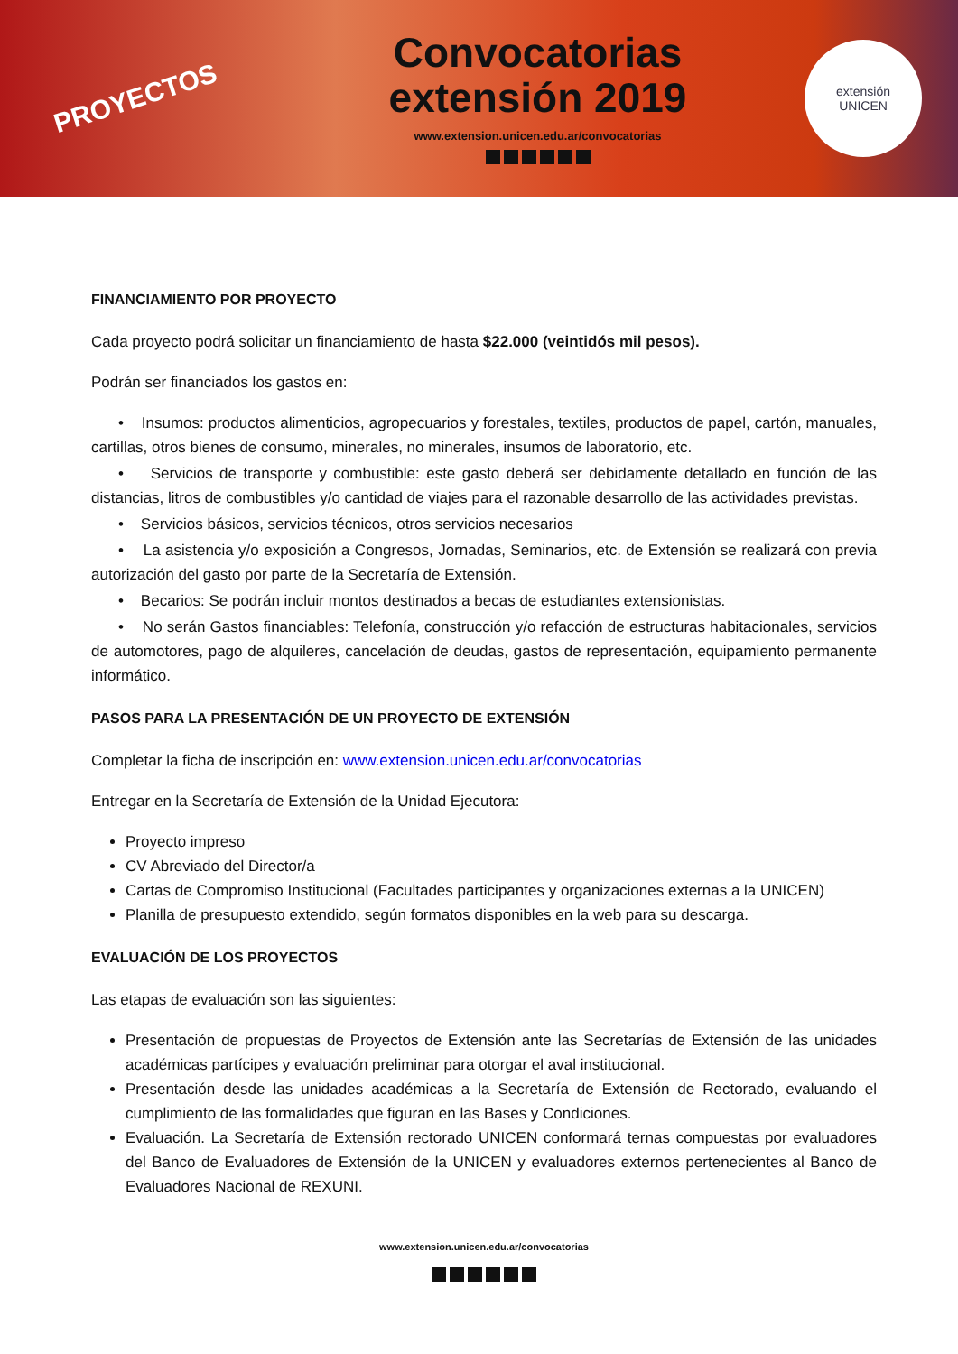PROYECTOS
Convocatorias
extensión 2019
www.extension.unicen.edu.ar/convocatorias
extensión
UNICEN
FINANCIAMIENTO POR PROYECTO
Cada proyecto podrá solicitar un financiamiento de hasta $22.000 (veintidós mil pesos).
Podrán ser financiados los gastos en:
• Insumos: productos alimenticios, agropecuarios y forestales, textiles, productos de papel, cartón, manuales, cartillas, otros bienes de consumo, minerales, no minerales, insumos de laboratorio, etc.
• Servicios de transporte y combustible: este gasto deberá ser debidamente detallado en función de las distancias, litros de combustibles y/o cantidad de viajes para el razonable desarrollo de las actividades previstas.
• Servicios básicos, servicios técnicos, otros servicios necesarios
• La asistencia y/o exposición a Congresos, Jornadas, Seminarios, etc. de Extensión se realizará con previa autorización del gasto por parte de la Secretaría de Extensión.
• Becarios: Se podrán incluir montos destinados a becas de estudiantes extensionistas.
• No serán Gastos financiables: Telefonía, construcción y/o refacción de estructuras habitacionales, servicios de automotores, pago de alquileres, cancelación de deudas, gastos de representación, equipamiento permanente informático.
PASOS PARA LA PRESENTACIÓN DE UN PROYECTO DE EXTENSIÓN
Completar la ficha de inscripción en: www.extension.unicen.edu.ar/convocatorias
Entregar en la Secretaría de Extensión de la Unidad Ejecutora:
Proyecto impreso
CV Abreviado del Director/a
Cartas de Compromiso Institucional (Facultades participantes y organizaciones externas a la UNICEN)
Planilla de presupuesto extendido, según formatos disponibles en la web para su descarga.
EVALUACIÓN DE LOS PROYECTOS
Las etapas de evaluación son las siguientes:
Presentación de propuestas de Proyectos de Extensión ante las Secretarías de Extensión de las unidades académicas partícipes y evaluación preliminar para otorgar el aval institucional.
Presentación desde las unidades académicas a la Secretaría de Extensión de Rectorado, evaluando el cumplimiento de las formalidades que figuran en las Bases y Condiciones.
Evaluación. La Secretaría de Extensión rectorado UNICEN conformará ternas compuestas por evaluadores del Banco de Evaluadores de Extensión de la UNICEN y evaluadores externos pertenecientes al Banco de Evaluadores Nacional de REXUNI.
www.extension.unicen.edu.ar/convocatorias